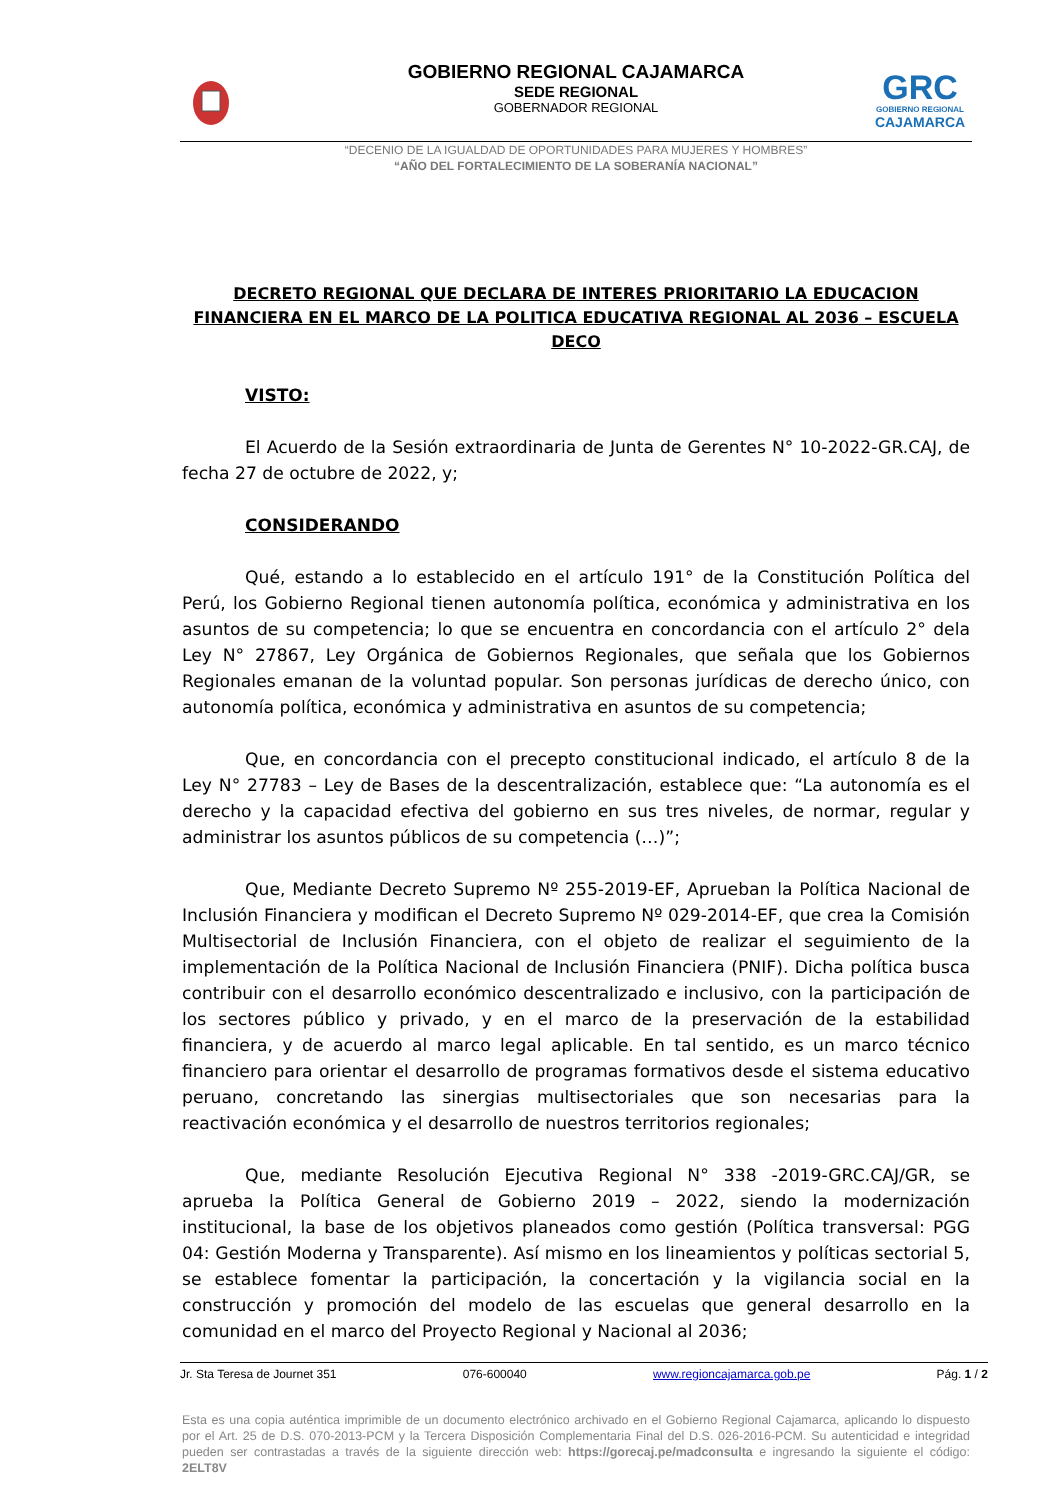GOBIERNO REGIONAL CAJAMARCA
SEDE REGIONAL
GOBERNADOR REGIONAL
GRC
GOBIERNO REGIONAL
CAJAMARCA
“DECENIO DE LA IGUALDAD DE OPORTUNIDADES PARA MUJERES Y HOMBRES”
“AÑO DEL FORTALECIMIENTO DE LA SOBERANÍA NACIONAL”
DECRETO REGIONAL QUE DECLARA DE INTERES PRIORITARIO LA EDUCACION FINANCIERA EN EL MARCO DE LA POLITICA EDUCATIVA REGIONAL AL 2036 – ESCUELA DECO
VISTO:
El Acuerdo de la Sesión extraordinaria de Junta de Gerentes N° 10-2022-GR.CAJ, de fecha 27 de octubre de 2022, y;
CONSIDERANDO
Qué, estando a lo establecido en el artículo 191° de la Constitución Política del Perú, los Gobierno Regional tienen autonomía política, económica y administrativa en los asuntos de su competencia; lo que se encuentra en concordancia con el artículo 2° dela Ley N° 27867, Ley Orgánica de Gobiernos Regionales, que señala que los Gobiernos Regionales emanan de la voluntad popular. Son personas jurídicas de derecho único, con autonomía política, económica y administrativa en asuntos de su competencia;
Que, en concordancia con el precepto constitucional indicado, el artículo 8 de la Ley N° 27783 – Ley de Bases de la descentralización, establece que: “La autonomía es el derecho y la capacidad efectiva del gobierno en sus tres niveles, de normar, regular y administrar los asuntos públicos de su competencia (…)”;
Que, Mediante Decreto Supremo Nº 255-2019-EF, Aprueban la Política Nacional de Inclusión Financiera y modifican el Decreto Supremo Nº 029-2014-EF, que crea la Comisión Multisectorial de Inclusión Financiera, con el objeto de realizar el seguimiento de la implementación de la Política Nacional de Inclusión Financiera (PNIF). Dicha política busca contribuir con el desarrollo económico descentralizado e inclusivo, con la participación de los sectores público y privado, y en el marco de la preservación de la estabilidad financiera, y de acuerdo al marco legal aplicable. En tal sentido, es un marco técnico financiero para orientar el desarrollo de programas formativos desde el sistema educativo peruano, concretando las sinergias multisectoriales que son necesarias para la reactivación económica y el desarrollo de nuestros territorios regionales;
Que, mediante Resolución Ejecutiva Regional N° 338 -2019-GRC.CAJ/GR, se aprueba la Política General de Gobierno 2019 – 2022, siendo la modernización institucional, la base de los objetivos planeados como gestión (Política transversal: PGG 04: Gestión Moderna y Transparente). Así mismo en los lineamientos y políticas sectorial 5, se establece fomentar la participación, la concertación y la vigilancia social en la construcción y promoción del modelo de las escuelas que general desarrollo en la comunidad en el marco del Proyecto Regional y Nacional al 2036;
Jr. Sta Teresa de Journet 351 076-600040 www.regioncajamarca.gob.pe Pág. 1 / 2
Esta es una copia auténtica imprimible de un documento electrónico archivado en el Gobierno Regional Cajamarca, aplicando lo dispuesto por el Art. 25 de D.S. 070-2013-PCM y la Tercera Disposición Complementaria Final del D.S. 026-2016-PCM. Su autenticidad e integridad pueden ser contrastadas a través de la siguiente dirección web: https://gorecaj.pe/madconsulta e ingresando la siguiente el código: 2ELT8V